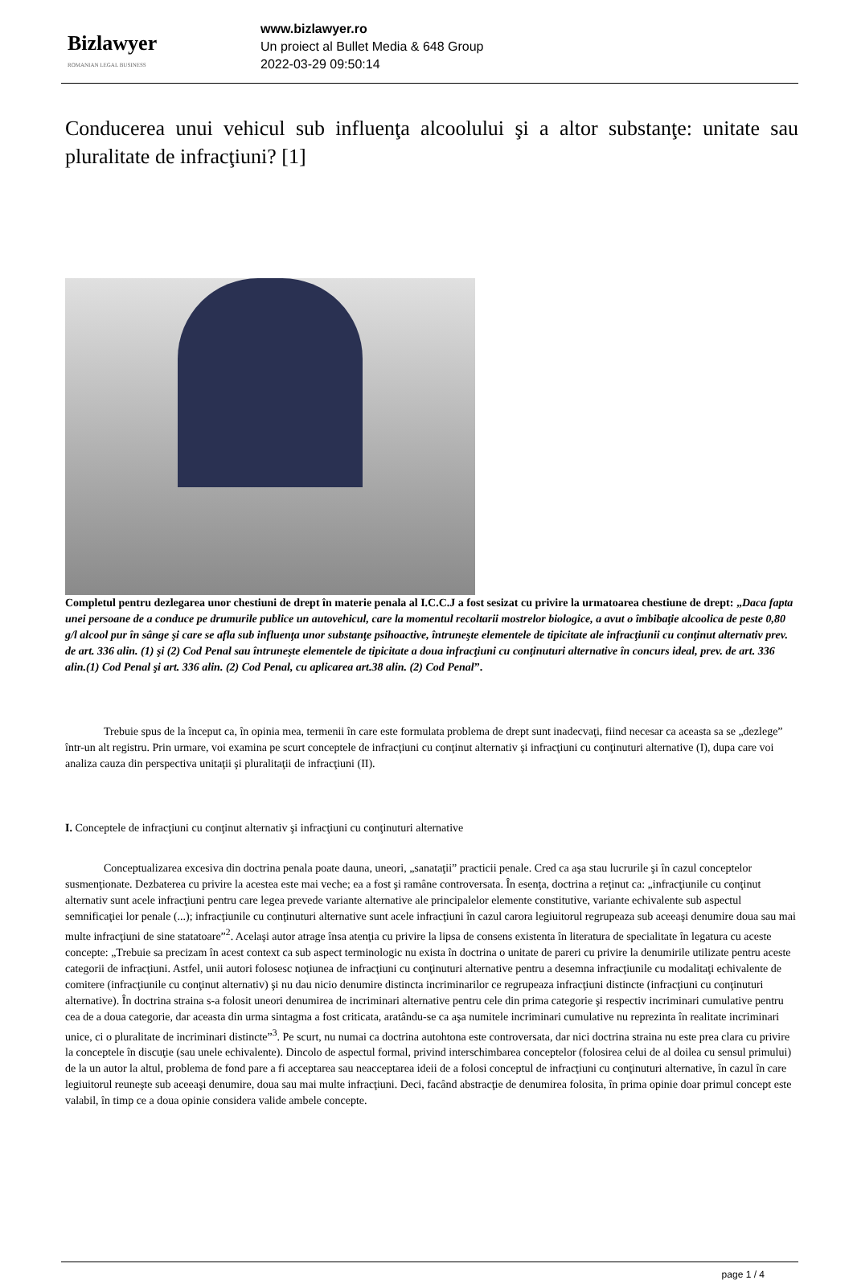Bizlawyer
ROMANIAN LEGAL BUSINESS
www.bizlawyer.ro
Un proiect al Bullet Media & 648 Group
2022-03-29 09:50:14
Conducerea unui vehicul sub influenţa alcoolului şi a altor substanţe: unitate sau pluralitate de infracţiuni? [1]
Completul pentru dezlegarea unor chestiuni de drept în materie penala al I.C.C.J a fost sesizat cu privire la urmatoarea chestiune de drept: „Daca fapta unei persoane de a conduce pe drumurile publice un autovehicul, care la momentul recoltarii mostrelor biologice, a avut o îmbibaţie alcoolica de peste 0,80 g/l alcool pur în sânge şi care se afla sub influenţa unor substanţe psihoactive, întruneşte elementele de tipicitate ale infracţiunii cu conţinut alternativ prev. de art. 336 alin. (1) şi (2) Cod Penal sau întruneşte elementele de tipicitate a doua infracţiuni cu conţinuturi alternative în concurs ideal, prev. de art. 336 alin.(1) Cod Penal şi art. 336 alin. (2) Cod Penal, cu aplicarea art.38 alin. (2) Cod Penal”.
Trebuie spus de la început ca, în opinia mea, termenii în care este formulata problema de drept sunt inadecvaţi, fiind necesar ca aceasta sa se „dezlege” într-un alt registru. Prin urmare, voi examina pe scurt conceptele de infracţiuni cu conţinut alternativ şi infracţiuni cu conţinuturi alternative (I), dupa care voi analiza cauza din perspectiva unitaţii şi pluralitaţii de infracţiuni (II).
I. Conceptele de infracţiuni cu conţinut alternativ şi infracţiuni cu conţinuturi alternative
Conceptualizarea excesiva din doctrina penala poate dauna, uneori, „sanataţii” practicii penale. Cred ca aşa stau lucrurile şi în cazul conceptelor susmenţionate. Dezbaterea cu privire la acestea este mai veche; ea a fost şi ramâne controversata. În esenţa, doctrina a reţinut ca: „infracţiunile cu conţinut alternativ sunt acele infracţiuni pentru care legea prevede variante alternative ale principalelor elemente constitutive, variante echivalente sub aspectul semnificaţiei lor penale (...); infracţiunile cu conţinuturi alternative sunt acele infracţiuni în cazul carora legiuitorul regrupeaza sub aceeaşi denumire doua sau mai multe infracţiuni de sine statatoare”<sup>2</sup>. Acelaşi autor atrage însa atenţia cu privire la lipsa de consens existenta în literatura de specialitate în legatura cu aceste concepte: „Trebuie sa precizam în acest context ca sub aspect terminologic nu exista în doctrina o unitate de pareri cu privire la denumirile utilizate pentru aceste categorii de infracţiuni. Astfel, unii autori folosesc noţiunea de infracţiuni cu conţinuturi alternative pentru a desemna infracţiunile cu modalitaţi echivalente de comitere (infracţiunile cu conţinut alternativ) şi nu dau nicio denumire distincta incriminarilor ce regrupeaza infracţiuni distincte (infracţiuni cu conţinuturi alternative). În doctrina straina s-a folosit uneori denumirea de incriminari alternative pentru cele din prima categorie şi respectiv incriminari cumulative pentru cea de a doua categorie, dar aceasta din urma sintagma a fost criticata, aratându-se ca aşa numitele incriminari cumulative nu reprezinta în realitate incriminari unice, ci o pluralitate de incriminari distincte”<sup>3</sup>. Pe scurt, nu numai ca doctrina autohtona este controversata, dar nici doctrina straina nu este prea clara cu privire la conceptele în discuţie (sau unele echivalente). Dincolo de aspectul formal, privind interschimbarea conceptelor (folosirea celui de al doilea cu sensul primului) de la un autor la altul, problema de fond pare a fi acceptarea sau neacceptarea ideii de a folosi conceptul de infracţiuni cu conţinuturi alternative, în cazul în care legiuitorul reuneşte sub aceeaşi denumire, doua sau mai multe infracţiuni. Deci, facând abstracţie de denumirea folosita, în prima opinie doar primul concept este valabil, în timp ce a doua opinie considera valide ambele concepte.
page 1 / 4